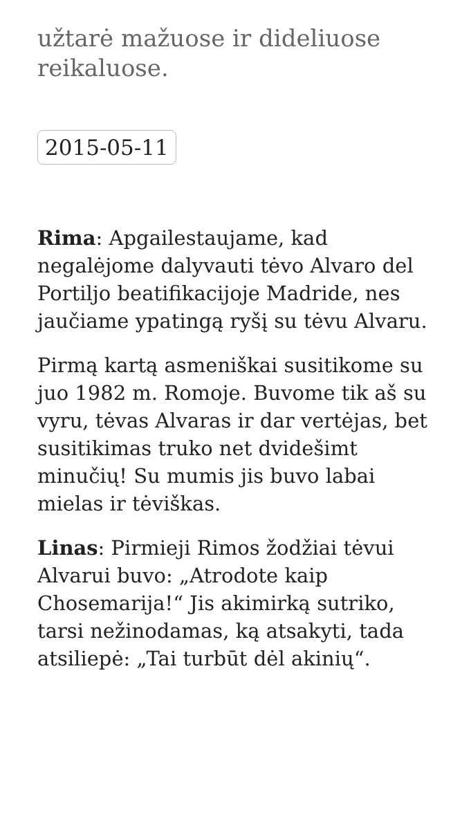užtarė mažuose ir dideliuose reikaluose.
2015-05-11
Rima: Apgailestaujame, kad negalėjome dalyvauti tėvo Alvaro del Portiljo beatifikacijoje Madride, nes jaučiame ypatingą ryšį su tėvu Alvaru.
Pirmą kartą asmeniškai susitikome su juo 1982 m. Romoje. Buvome tik aš su vyru, tėvas Alvaras ir dar vertėjas, bet susitikimas truko net dvidešimt minučių! Su mumis jis buvo labai mielas ir tėviškas.
Linas: Pirmieji Rimos žodžiai tėvui Alvarui buvo: „Atrodote kaip Chosemarija!“ Jis akimirką sutriko, tarsi nežinodamas, ką atsakyti, tada atsiliepė: „Tai turbūt dėl akinių“.